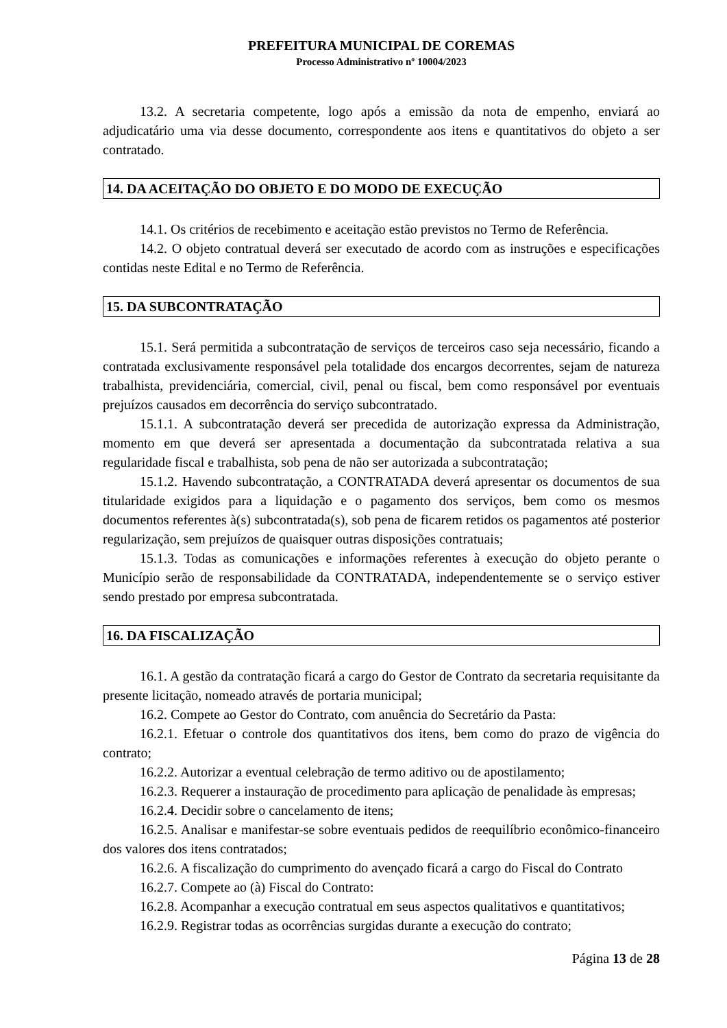PREFEITURA MUNICIPAL DE COREMAS
Processo Administrativo nº 10004/2023
13.2. A secretaria competente, logo após a emissão da nota de empenho, enviará ao adjudicatário uma via desse documento, correspondente aos itens e quantitativos do objeto a ser contratado.
14. DA ACEITAÇÃO DO OBJETO E DO MODO DE EXECUÇÃO
14.1. Os critérios de recebimento e aceitação estão previstos no Termo de Referência.
14.2. O objeto contratual deverá ser executado de acordo com as instruções e especificações contidas neste Edital e no Termo de Referência.
15. DA SUBCONTRATAÇÃO
15.1. Será permitida a subcontratação de serviços de terceiros caso seja necessário, ficando a contratada exclusivamente responsável pela totalidade dos encargos decorrentes, sejam de natureza trabalhista, previdenciária, comercial, civil, penal ou fiscal, bem como responsável por eventuais prejuízos causados em decorrência do serviço subcontratado.
15.1.1. A subcontratação deverá ser precedida de autorização expressa da Administração, momento em que deverá ser apresentada a documentação da subcontratada relativa a sua regularidade fiscal e trabalhista, sob pena de não ser autorizada a subcontratação;
15.1.2. Havendo subcontratação, a CONTRATADA deverá apresentar os documentos de sua titularidade exigidos para a liquidação e o pagamento dos serviços, bem como os mesmos documentos referentes à(s) subcontratada(s), sob pena de ficarem retidos os pagamentos até posterior regularização, sem prejuízos de quaisquer outras disposições contratuais;
15.1.3. Todas as comunicações e informações referentes à execução do objeto perante o Município serão de responsabilidade da CONTRATADA, independentemente se o serviço estiver sendo prestado por empresa subcontratada.
16. DA FISCALIZAÇÃO
16.1. A gestão da contratação ficará a cargo do Gestor de Contrato da secretaria requisitante da presente licitação, nomeado através de portaria municipal;
16.2. Compete ao Gestor do Contrato, com anuência do Secretário da Pasta:
16.2.1. Efetuar o controle dos quantitativos dos itens, bem como do prazo de vigência do contrato;
16.2.2. Autorizar a eventual celebração de termo aditivo ou de apostilamento;
16.2.3. Requerer a instauração de procedimento para aplicação de penalidade às empresas;
16.2.4. Decidir sobre o cancelamento de itens;
16.2.5. Analisar e manifestar-se sobre eventuais pedidos de reequilíbrio econômico-financeiro dos valores dos itens contratados;
16.2.6. A fiscalização do cumprimento do avençado ficará a cargo do Fiscal do Contrato
16.2.7. Compete ao (à) Fiscal do Contrato:
16.2.8. Acompanhar a execução contratual em seus aspectos qualitativos e quantitativos;
16.2.9. Registrar todas as ocorrências surgidas durante a execução do contrato;
Página 13 de 28